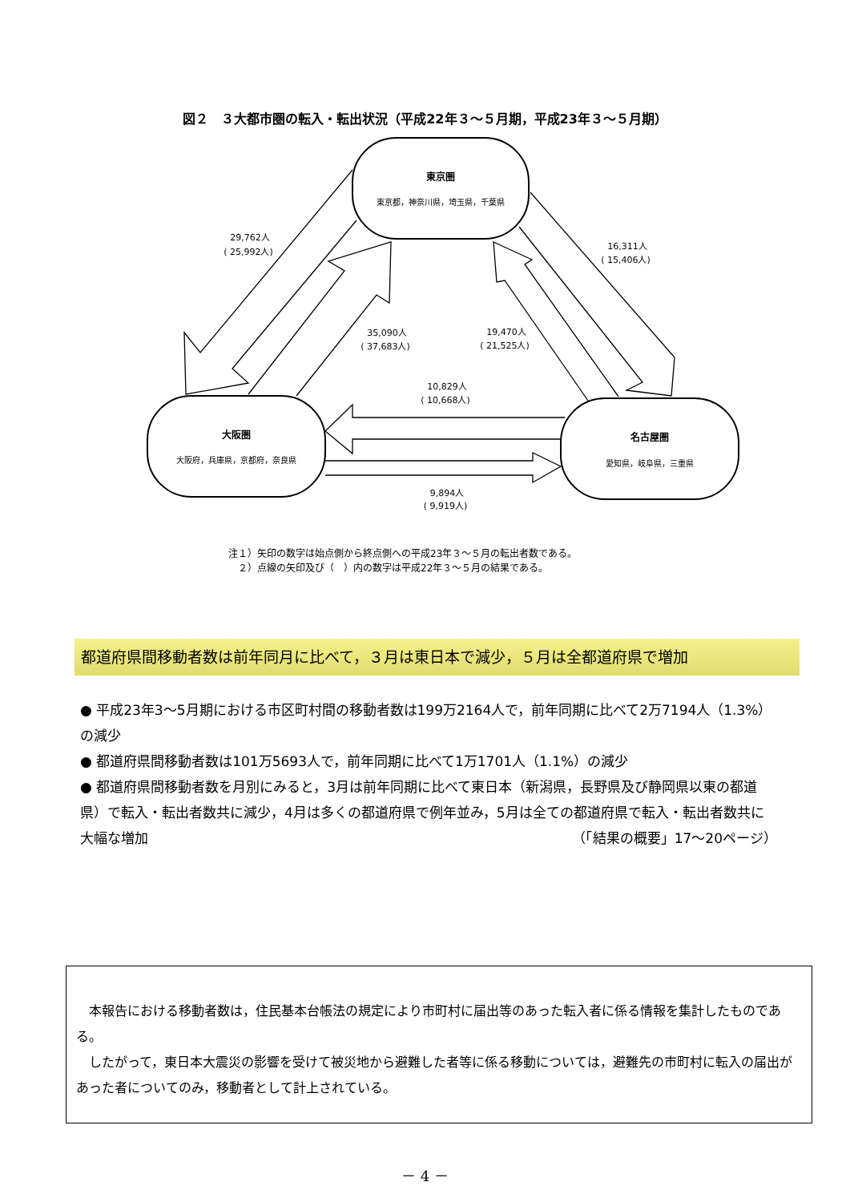図２　３大都市圏の転入・転出状況（平成22年３～５月期，平成23年３～５月期）
東京圏
東京都，神奈川県，埼玉県，千葉県
大阪圏
大阪府，兵庫県，京都府，奈良県
名古屋圏
愛知県，岐阜県，三重県
29,762人
( 25,992人)
16,311人
( 15,406人)
35,090人
( 37,683人)
19,470人
( 21,525人)
10,829人
( 10,668人)
9,894人
( 9,919人)
注１）矢印の数字は始点側から終点側への平成23年３～５月の転出者数である。
　２）点線の矢印及び（　）内の数字は平成22年３～５月の結果である。
都道府県間移動者数は前年同月に比べて，３月は東日本で減少，５月は全都道府県で増加
● 平成23年3～5月期における市区町村間の移動者数は199万2164人で，前年同期に比べて2万7194人（1.3%）の減少
● 都道府県間移動者数は101万5693人で，前年同期に比べて1万1701人（1.1%）の減少
● 都道府県間移動者数を月別にみると，3月は前年同期に比べて東日本（新潟県，長野県及び静岡県以東の都道県）で転入・転出者数共に減少，4月は多くの都道府県で例年並み，5月は全ての都道府県で転入・転出者数共に大幅な増加 （「結果の概要」17～20ページ）
　本報告における移動者数は，住民基本台帳法の規定により市町村に届出等のあった転入者に係る情報を集計したものである。
　したがって，東日本大震災の影響を受けて被災地から避難した者等に係る移動については，避難先の市町村に転入の届出があった者についてのみ，移動者として計上されている。
－ 4 －